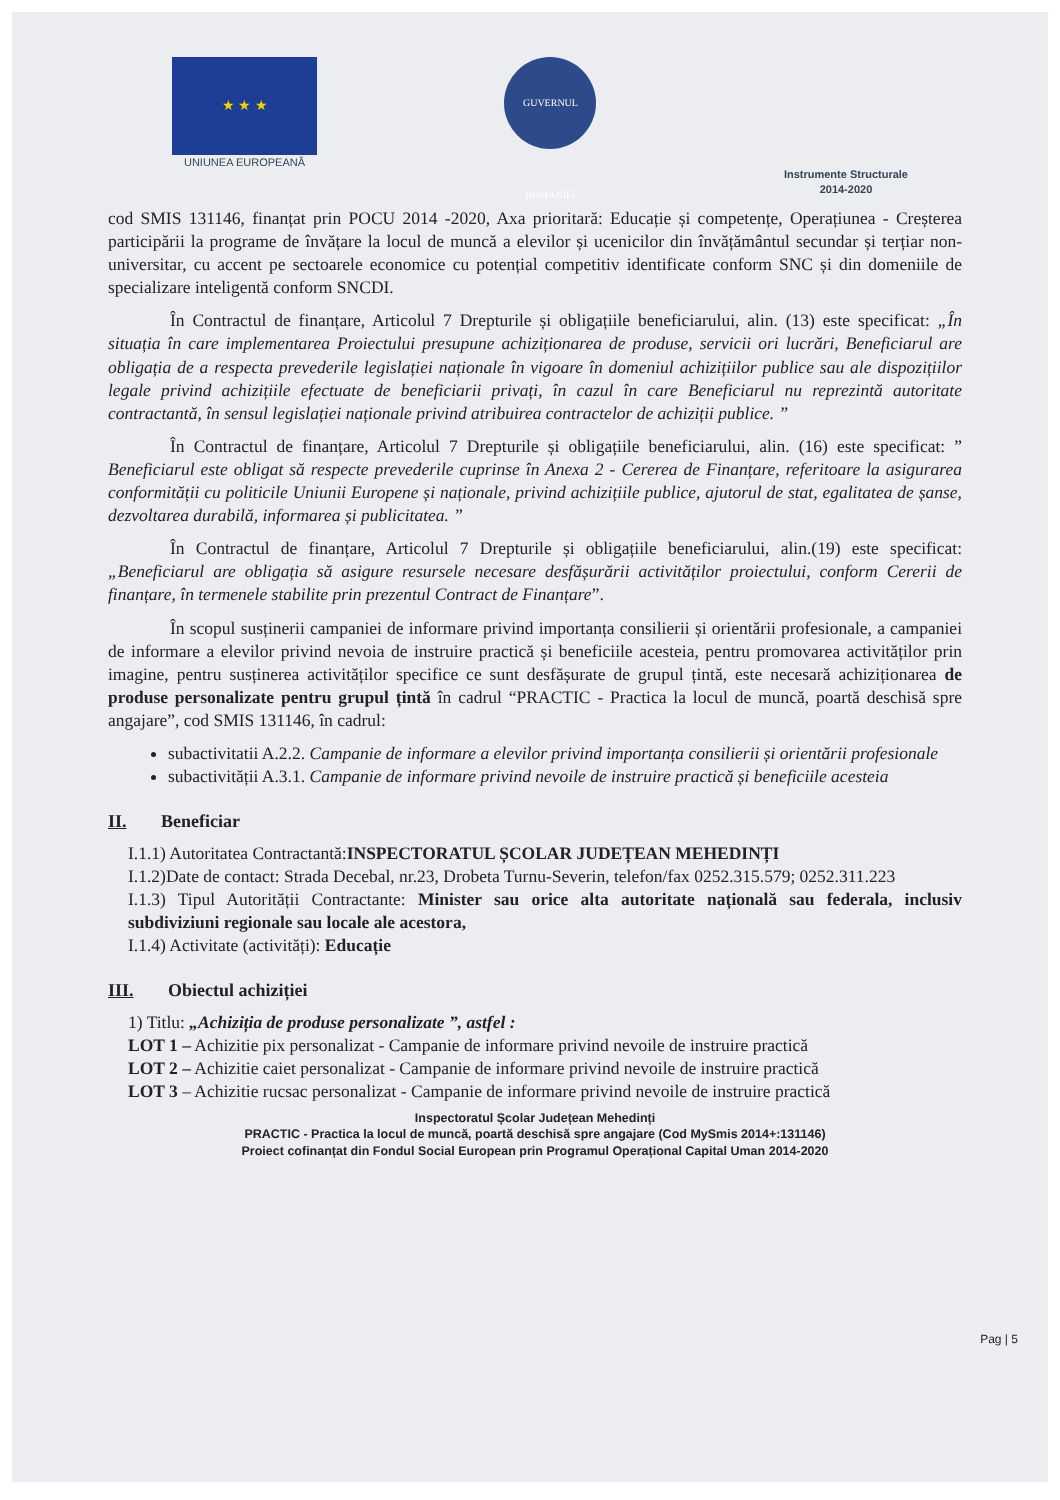★ ★ ★
UNIUNEA EUROPEANĂ
GUVERNUL ROMÂNIEI
Instrumente Structurale
2014-2020
cod SMIS 131146, finanțat prin POCU 2014 -2020, Axa prioritară: Educație și competențe, Operațiunea - Creșterea participării la programe de învățare la locul de muncă a elevilor și ucenicilor din învățământul secundar și terțiar non-universitar, cu accent pe sectoarele economice cu potențial competitiv identificate conform SNC și din domeniile de specializare inteligentă conform SNCDI.
În Contractul de finanțare, Articolul 7 Drepturile și obligațiile beneficiarului, alin. (13) este specificat: „În situația în care implementarea Proiectului presupune achiziționarea de produse, servicii ori lucrări, Beneficiarul are obligația de a respecta prevederile legislației naționale în vigoare în domeniul achizițiilor publice sau ale dispozițiilor legale privind achizițiile efectuate de beneficiarii privați, în cazul în care Beneficiarul nu reprezintă autoritate contractantă, în sensul legislației naționale privind atribuirea contractelor de achiziții publice. ”
În Contractul de finanțare, Articolul 7 Drepturile și obligațiile beneficiarului, alin. (16) este specificat: ” Beneficiarul este obligat să respecte prevederile cuprinse în Anexa 2 - Cererea de Finanțare, referitoare la asigurarea conformității cu politicile Uniunii Europene și naționale, privind achizițiile publice, ajutorul de stat, egalitatea de șanse, dezvoltarea durabilă, informarea și publicitatea. ”
În Contractul de finanțare, Articolul 7 Drepturile și obligațiile beneficiarului, alin.(19) este specificat: „Beneficiarul are obligația să asigure resursele necesare desfășurării activităților proiectului, conform Cererii de finanțare, în termenele stabilite prin prezentul Contract de Finanțare”.
În scopul susținerii campaniei de informare privind importanța consilierii și orientării profesionale, a campaniei de informare a elevilor privind nevoia de instruire practică și beneficiile acesteia, pentru promovarea activităților prin imagine, pentru susținerea activităților specifice ce sunt desfășurate de grupul țintă, este necesară achiziționarea de produse personalizate pentru grupul țintă în cadrul “PRACTIC - Practica la locul de muncă, poartă deschisă spre angajare”, cod SMIS 131146, în cadrul:
subactivitatii A.2.2. Campanie de informare a elevilor privind importanța consilierii și orientării profesionale
subactivității A.3.1. Campanie de informare privind nevoile de instruire practică și beneficiile acesteia
II. Beneficiar
I.1.1) Autoritatea Contractantă:INSPECTORATUL ȘCOLAR JUDEȚEAN MEHEDINȚI
I.1.2)Date de contact: Strada Decebal, nr.23, Drobeta Turnu-Severin, telefon/fax 0252.315.579; 0252.311.223
I.1.3) Tipul Autorității Contractante: Minister sau orice alta autoritate națională sau federala, inclusiv subdiviziuni regionale sau locale ale acestora,
I.1.4) Activitate (activități): Educație
III. Obiectul achiziției
1) Titlu: „Achiziția de produse personalizate ”, astfel :
LOT 1 – Achizitie pix personalizat - Campanie de informare privind nevoile de instruire practică
LOT 2 – Achizitie caiet personalizat - Campanie de informare privind nevoile de instruire practică
LOT 3 – Achizitie rucsac personalizat - Campanie de informare privind nevoile de instruire practică
Inspectoratul Școlar Județean Mehedinți
PRACTIC - Practica la locul de muncă, poartă deschisă spre angajare (Cod MySmis 2014+:131146)
Proiect cofinanțat din Fondul Social European prin Programul Operațional Capital Uman 2014-2020
Pag | 5